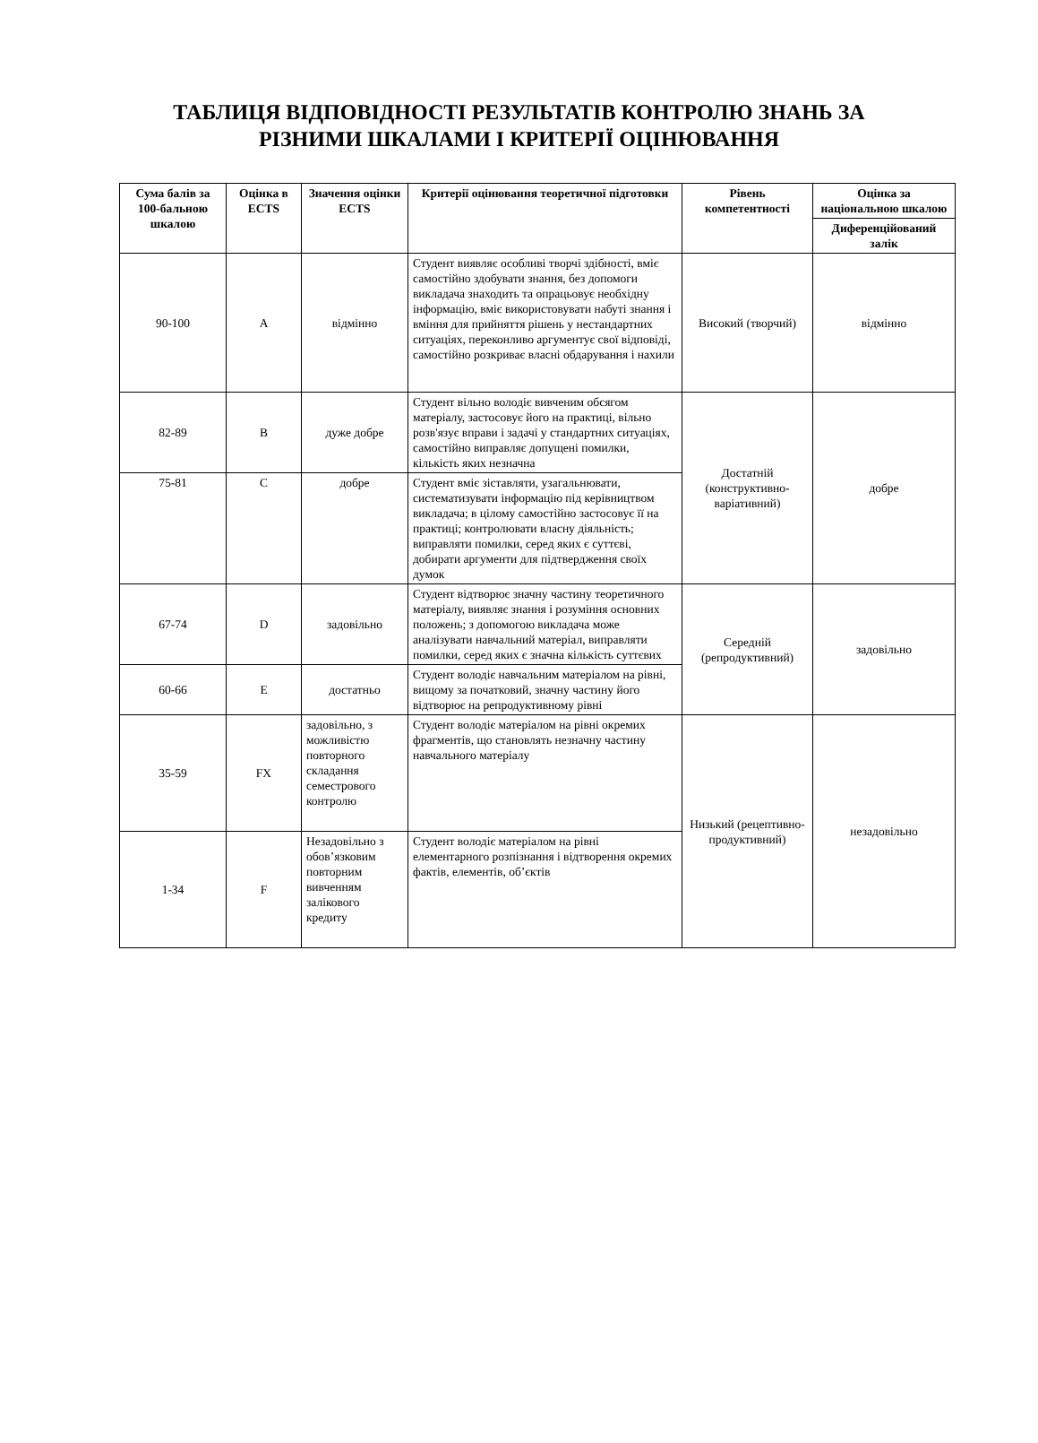ТАБЛИЦЯ ВІДПОВІДНОСТІ РЕЗУЛЬТАТІВ КОНТРОЛЮ ЗНАНЬ ЗА
РІЗНИМИ ШКАЛАМИ І КРИТЕРІЇ ОЦІНЮВАННЯ
| Сума балів за 100-бальною шкалою | Оцінка в ECTS | Значення оцінки ECTS | Критерії оцінювання теоретичної підготовки | Рівень компетентності | Оцінка за національною шкалою |
| --- | --- | --- | --- | --- | --- |
| | | | | | Диференційований залік |
| 90-100 | A | відмінно | Студент виявляє особливі творчі здібності, вміє самостійно здобувати знання, без допомоги викладача знаходить та опрацьовує необхідну інформацію, вміє використовувати набуті знання і вміння для прийняття рішень у нестандартних ситуаціях, переконливо аргументує свої відповіді, самостійно розкриває власні обдарування і нахили | Високий (творчий) | відмінно |
| 82-89 | B | дуже добре | Студент вільно володіє вивченим обсягом матеріалу, застосовує його на практиці, вільно розв'язує вправи і задачі у стандартних ситуаціях, самостійно виправляє допущені помилки, кількість яких незначна | Достатній (конструктивно-варіативний) | добре |
| 75-81 | C | добре | Студент вміє зіставляти, узагальнювати, систематизувати інформацію під керівництвом викладача; в цілому самостійно застосовує її на практиці; контролювати власну діяльність; виправляти помилки, серед яких є суттєві, добирати аргументи для підтвердження своїх думок | | |
| 67-74 | D | задовільно | Студент відтворює значну частину теоретичного матеріалу, виявляє знання і розуміння основних положень; з допомогою викладача може аналізувати навчальний матеріал, виправляти помилки, серед яких є значна кількість суттєвих | Середній (репродуктивний) | задовільно |
| 60-66 | E | достатньо | Студент володіє навчальним матеріалом на рівні, вищому за початковий, значну частину його відтворює на репродуктивному рівні | | |
| 35-59 | FX | задовільно, з можливістю повторного складання семестрового контролю | Студент володіє матеріалом на рівні окремих фрагментів, що становлять незначну частину навчального матеріалу | Низький (рецептивно-продуктивний) | незадовільно |
| 1-34 | F | Незадовільно з обов’язковим повторним вивченням залікового кредиту | Студент володіє матеріалом на рівні елементарного розпізнання і відтворення окремих фактів, елементів, об’єктів | | |